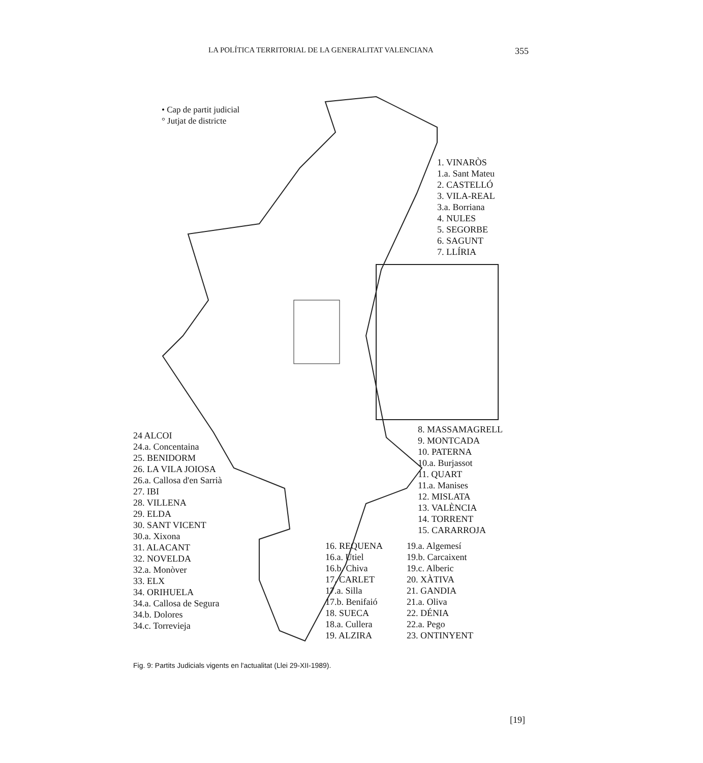LA POLÍTICA TERRITORIAL DE LA GENERALITAT VALENCIANA 355
• Cap de partit judicial
° Jutjat de districte
1. VINARÒS
1.a. Sant Mateu
2. CASTELLÓ
3. VILA-REAL
3.a. Borriana
4. NULES
5. SEGORBE
6. SAGUNT
7. LLÍRIA
8. MASSAMAGRELL
9. MONTCADA
10. PATERNA
10.a. Burjassot
11. QUART
11.a. Manises
12. MISLATA
13. VALÈNCIA
14. TORRENT
15. CARARROJA
24 ALCOI
24.a. Concentaina
25. BENIDORM
26. LA VILA JOIOSA
26.a. Callosa d'en Sarrià
27. IBI
28. VILLENA
29. ELDA
30. SANT VICENT
30.a. Xixona
31. ALACANT
32. NOVELDA
32.a. Monòver
33. ELX
34. ORIHUELA
34.a. Callosa de Segura
34.b. Dolores
34.c. Torrevieja
16. REQUENA
16.a. Utiel
16.b. Chiva
17. CARLET
17.a. Silla
17.b. Benifaió
18. SUECA
18.a. Cullera
19. ALZIRA
19.a. Algemesí
19.b. Carcaixent
19.c. Alberic
20. XÀTIVA
21. GANDIA
21.a. Oliva
22. DÉNIA
22.a. Pego
23. ONTINYENT
Fig. 9: Partits Judicials vigents en l'actualitat (Llei 29-XII-1989).
[19]